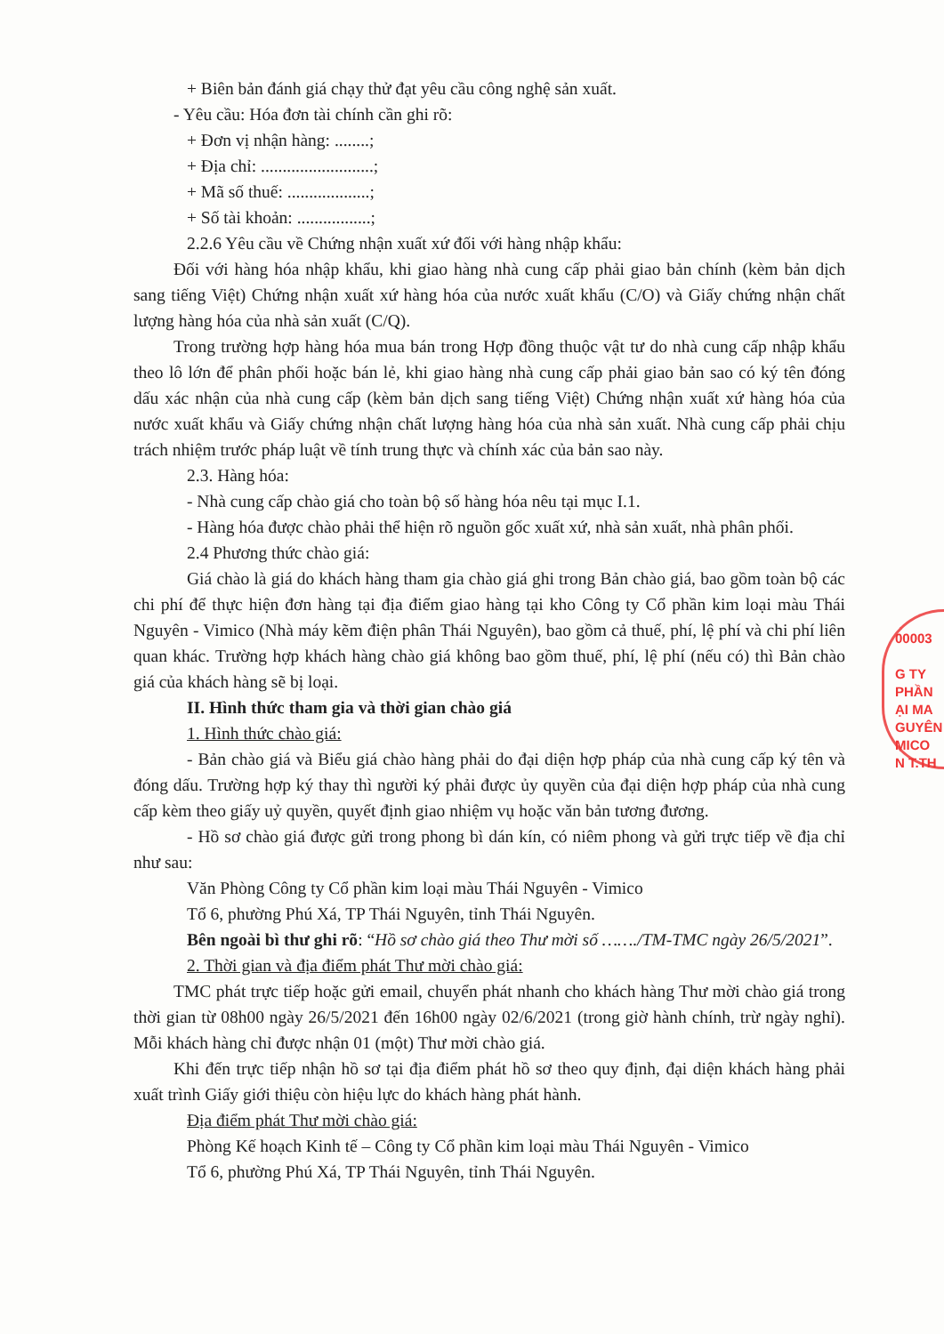+ Biên bản đánh giá chạy thử đạt yêu cầu công nghệ sản xuất.
- Yêu cầu: Hóa đơn tài chính cần ghi rõ:
+ Đơn vị nhận hàng: ........;
+ Địa chỉ: ..........................;
+ Mã số thuế: ...................;
+ Số tài khoản: .................;
2.2.6 Yêu cầu về Chứng nhận xuất xứ đối với hàng nhập khẩu:
Đối với hàng hóa nhập khẩu, khi giao hàng nhà cung cấp phải giao bản chính (kèm bản dịch sang tiếng Việt) Chứng nhận xuất xứ hàng hóa của nước xuất khẩu (C/O) và Giấy chứng nhận chất lượng hàng hóa của nhà sản xuất (C/Q).
Trong trường hợp hàng hóa mua bán trong Hợp đồng thuộc vật tư do nhà cung cấp nhập khẩu theo lô lớn để phân phối hoặc bán lẻ, khi giao hàng nhà cung cấp phải giao bản sao có ký tên đóng dấu xác nhận của nhà cung cấp (kèm bản dịch sang tiếng Việt) Chứng nhận xuất xứ hàng hóa của nước xuất khẩu và Giấy chứng nhận chất lượng hàng hóa của nhà sản xuất. Nhà cung cấp phải chịu trách nhiệm trước pháp luật về tính trung thực và chính xác của bản sao này.
2.3. Hàng hóa:
- Nhà cung cấp chào giá cho toàn bộ số hàng hóa nêu tại mục I.1.
- Hàng hóa được chào phải thể hiện rõ nguồn gốc xuất xứ, nhà sản xuất, nhà phân phối.
2.4 Phương thức chào giá:
Giá chào là giá do khách hàng tham gia chào giá ghi trong Bản chào giá, bao gồm toàn bộ các chi phí để thực hiện đơn hàng tại địa điểm giao hàng tại kho Công ty Cổ phần kim loại màu Thái Nguyên - Vimico (Nhà máy kẽm điện phân Thái Nguyên), bao gồm cả thuế, phí, lệ phí và chi phí liên quan khác. Trường hợp khách hàng chào giá không bao gồm thuế, phí, lệ phí (nếu có) thì Bản chào giá của khách hàng sẽ bị loại.
II. Hình thức tham gia và thời gian chào giá
1. Hình thức chào giá:
- Bản chào giá và Biểu giá chào hàng phải do đại diện hợp pháp của nhà cung cấp ký tên và đóng dấu. Trường hợp ký thay thì người ký phải được ủy quyền của đại diện hợp pháp của nhà cung cấp kèm theo giấy uỷ quyền, quyết định giao nhiệm vụ hoặc văn bản tương đương.
- Hồ sơ chào giá được gửi trong phong bì dán kín, có niêm phong và gửi trực tiếp về địa chỉ như sau:
Văn Phòng Công ty Cổ phần kim loại màu Thái Nguyên - Vimico
Tổ 6, phường Phú Xá, TP Thái Nguyên, tỉnh Thái Nguyên.
Bên ngoài bì thư ghi rõ: “Hồ sơ chào giá theo Thư mời số ……./TM-TMC ngày 26/5/2021”.
2. Thời gian và địa điểm phát Thư mời chào giá:
TMC phát trực tiếp hoặc gửi email, chuyển phát nhanh cho khách hàng Thư mời chào giá trong thời gian từ 08h00 ngày 26/5/2021 đến 16h00 ngày 02/6/2021 (trong giờ hành chính, trừ ngày nghỉ). Mỗi khách hàng chỉ được nhận 01 (một) Thư mời chào giá.
Khi đến trực tiếp nhận hồ sơ tại địa điểm phát hồ sơ theo quy định, đại diện khách hàng phải xuất trình Giấy giới thiệu còn hiệu lực do khách hàng phát hành.
Địa điểm phát Thư mời chào giá:
Phòng Kế hoạch Kinh tế – Công ty Cổ phần kim loại màu Thái Nguyên - Vimico
Tổ 6, phường Phú Xá, TP Thái Nguyên, tỉnh Thái Nguyên.
00003
G TY
PHẦN
ẠI MA
GUYÊN
MICO
N T.TH